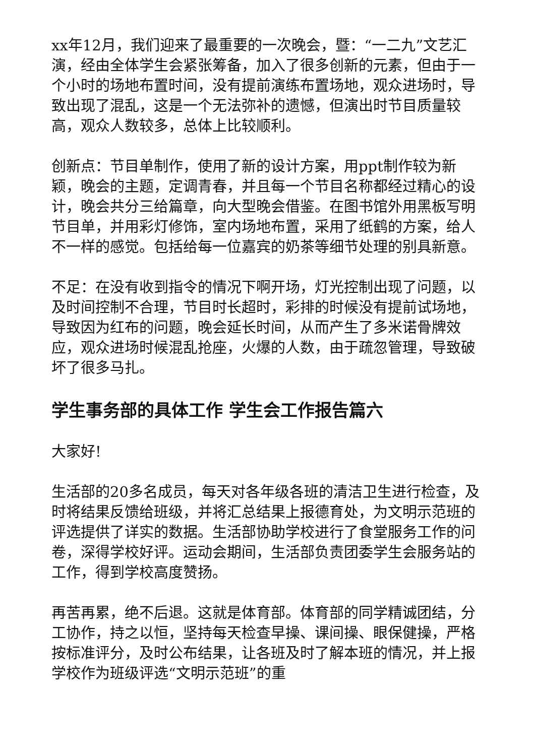xx年12月，我们迎来了最重要的一次晚会，暨：“一二九”文艺汇演，经由全体学生会紧张筹备，加入了很多创新的元素，但由于一个小时的场地布置时间，没有提前演练布置场地，观众进场时，导致出现了混乱，这是一个无法弥补的遗憾，但演出时节目质量较高，观众人数较多，总体上比较顺利。
创新点：节目单制作，使用了新的设计方案，用ppt制作较为新颖，晚会的主题，定调青春，并且每一个节目名称都经过精心的设计，晚会共分三给篇章，向大型晚会借鉴。在图书馆外用黑板写明节目单，并用彩灯修饰，室内场地布置，采用了纸鹤的方案，给人不一样的感觉。包括给每一位嘉宾的奶茶等细节处理的别具新意。
不足：在没有收到指令的情况下啊开场，灯光控制出现了问题，以及时间控制不合理，节目时长超时，彩排的时候没有提前试场地，导致因为红布的问题，晚会延长时间，从而产生了多米诺骨牌效应，观众进场时候混乱抢座，火爆的人数，由于疏忽管理，导致破坏了很多马扎。
学生事务部的具体工作 学生会工作报告篇六
大家好!
生活部的20多名成员，每天对各年级各班的清洁卫生进行检查，及时将结果反馈给班级，并将汇总结果上报德育处，为文明示范班的评选提供了详实的数据。生活部协助学校进行了食堂服务工作的问卷，深得学校好评。运动会期间，生活部负责团委学生会服务站的工作，得到学校高度赞扬。
再苦再累，绝不后退。这就是体育部。体育部的同学精诚团结，分工协作，持之以恒，坚持每天检查早操、课间操、眼保健操，严格按标准评分，及时公布结果，让各班及时了解本班的情况，并上报学校作为班级评选“文明示范班”的重